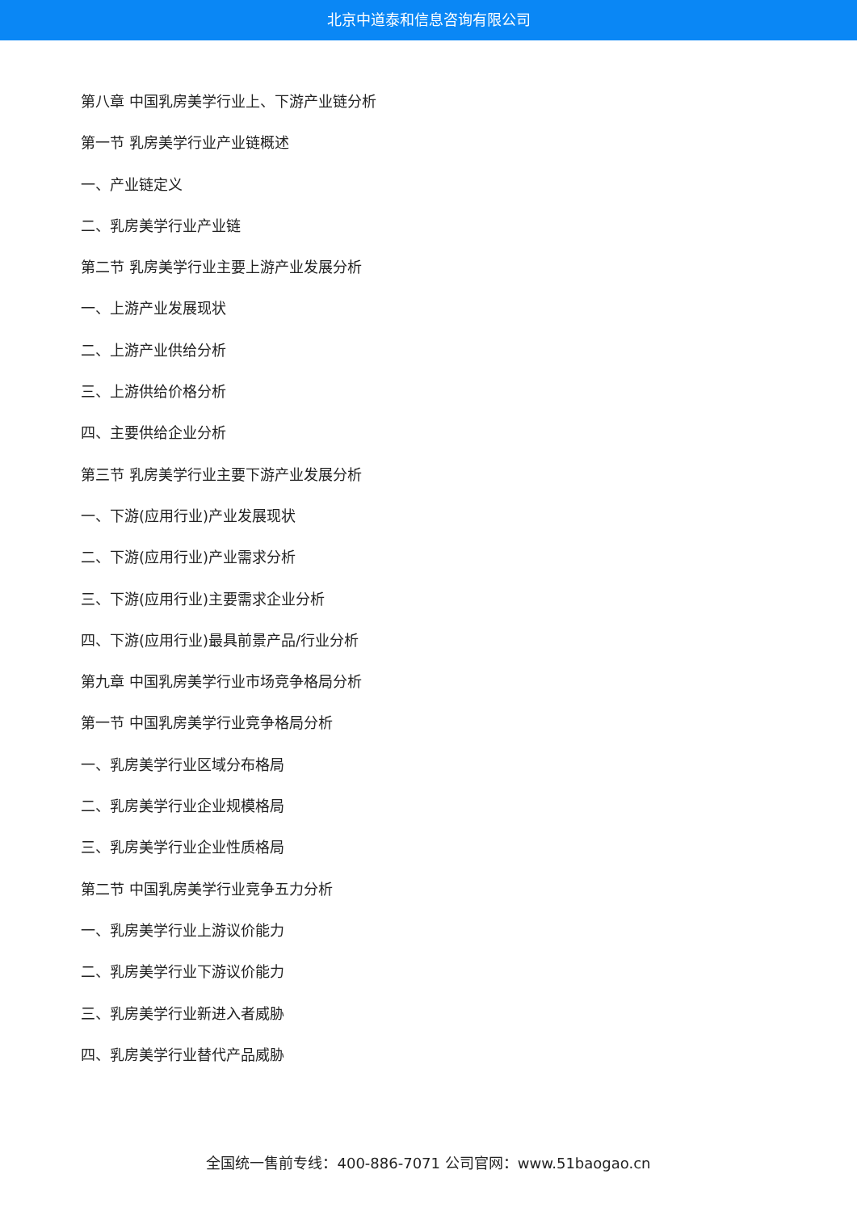北京中道泰和信息咨询有限公司
第八章 中国乳房美学行业上、下游产业链分析
第一节 乳房美学行业产业链概述
一、产业链定义
二、乳房美学行业产业链
第二节 乳房美学行业主要上游产业发展分析
一、上游产业发展现状
二、上游产业供给分析
三、上游供给价格分析
四、主要供给企业分析
第三节 乳房美学行业主要下游产业发展分析
一、下游(应用行业)产业发展现状
二、下游(应用行业)产业需求分析
三、下游(应用行业)主要需求企业分析
四、下游(应用行业)最具前景产品/行业分析
第九章 中国乳房美学行业市场竞争格局分析
第一节 中国乳房美学行业竞争格局分析
一、乳房美学行业区域分布格局
二、乳房美学行业企业规模格局
三、乳房美学行业企业性质格局
第二节 中国乳房美学行业竞争五力分析
一、乳房美学行业上游议价能力
二、乳房美学行业下游议价能力
三、乳房美学行业新进入者威胁
四、乳房美学行业替代产品威胁
全国统一售前专线：400-886-7071 公司官网：www.51baogao.cn